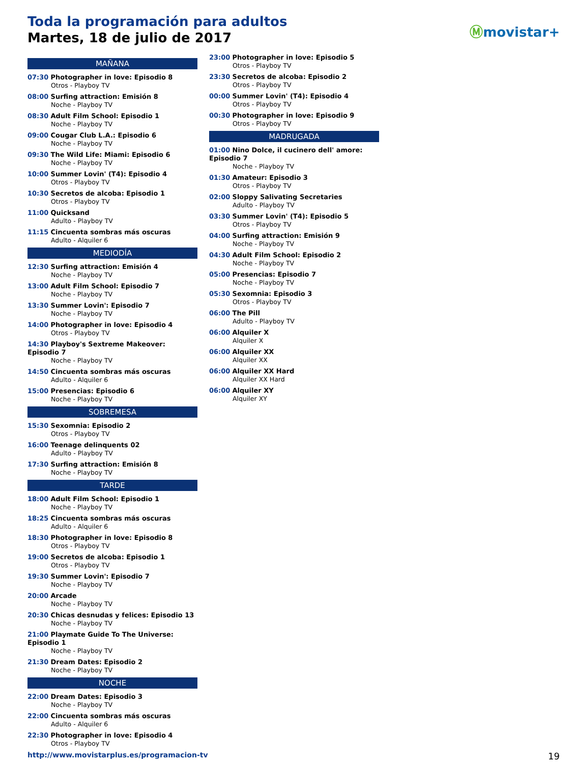Toda la programación para adultos
Martes, 18 de julio de 2017
Ⓜmovistar+
MAÑANA
07:30 Photographer in love: Episodio 8
Otros - Playboy TV
08:00 Surfing attraction: Emisión 8
Noche - Playboy TV
08:30 Adult Film School: Episodio 1
Noche - Playboy TV
09:00 Cougar Club L.A.: Episodio 6
Noche - Playboy TV
09:30 The Wild Life: Miami: Episodio 6
Noche - Playboy TV
10:00 Summer Lovin' (T4): Episodio 4
Otros - Playboy TV
10:30 Secretos de alcoba: Episodio 1
Otros - Playboy TV
11:00 Quicksand
Adulto - Playboy TV
11:15 Cincuenta sombras más oscuras
Adulto - Alquiler 6
MEDIODÍA
12:30 Surfing attraction: Emisión 4
Noche - Playboy TV
13:00 Adult Film School: Episodio 7
Noche - Playboy TV
13:30 Summer Lovin': Episodio 7
Noche - Playboy TV
14:00 Photographer in love: Episodio 4
Otros - Playboy TV
14:30 Playboy's Sextreme Makeover: Episodio 7
Noche - Playboy TV
14:50 Cincuenta sombras más oscuras
Adulto - Alquiler 6
15:00 Presencias: Episodio 6
Noche - Playboy TV
SOBREMESA
15:30 Sexomnia: Episodio 2
Otros - Playboy TV
16:00 Teenage delinquents 02
Adulto - Playboy TV
17:30 Surfing attraction: Emisión 8
Noche - Playboy TV
TARDE
18:00 Adult Film School: Episodio 1
Noche - Playboy TV
18:25 Cincuenta sombras más oscuras
Adulto - Alquiler 6
18:30 Photographer in love: Episodio 8
Otros - Playboy TV
19:00 Secretos de alcoba: Episodio 1
Otros - Playboy TV
19:30 Summer Lovin': Episodio 7
Noche - Playboy TV
20:00 Arcade
Noche - Playboy TV
20:30 Chicas desnudas y felices: Episodio 13
Noche - Playboy TV
21:00 Playmate Guide To The Universe: Episodio 1
Noche - Playboy TV
21:30 Dream Dates: Episodio 2
Noche - Playboy TV
NOCHE
22:00 Dream Dates: Episodio 3
Noche - Playboy TV
22:00 Cincuenta sombras más oscuras
Adulto - Alquiler 6
22:30 Photographer in love: Episodio 4
Otros - Playboy TV
23:00 Photographer in love: Episodio 5
Otros - Playboy TV
23:30 Secretos de alcoba: Episodio 2
Otros - Playboy TV
00:00 Summer Lovin' (T4): Episodio 4
Otros - Playboy TV
00:30 Photographer in love: Episodio 9
Otros - Playboy TV
MADRUGADA
01:00 Nino Dolce, il cucinero dell' amore: Episodio 7
Noche - Playboy TV
01:30 Amateur: Episodio 3
Otros - Playboy TV
02:00 Sloppy Salivating Secretaries
Adulto - Playboy TV
03:30 Summer Lovin' (T4): Episodio 5
Otros - Playboy TV
04:00 Surfing attraction: Emisión 9
Noche - Playboy TV
04:30 Adult Film School: Episodio 2
Noche - Playboy TV
05:00 Presencias: Episodio 7
Noche - Playboy TV
05:30 Sexomnia: Episodio 3
Otros - Playboy TV
06:00 The Pill
Adulto - Playboy TV
06:00 Alquiler X
Alquiler X
06:00 Alquiler XX
Alquiler XX
06:00 Alquiler XX Hard
Alquiler XX Hard
06:00 Alquiler XY
Alquiler XY
http://www.movistarplus.es/programacion-tv
19